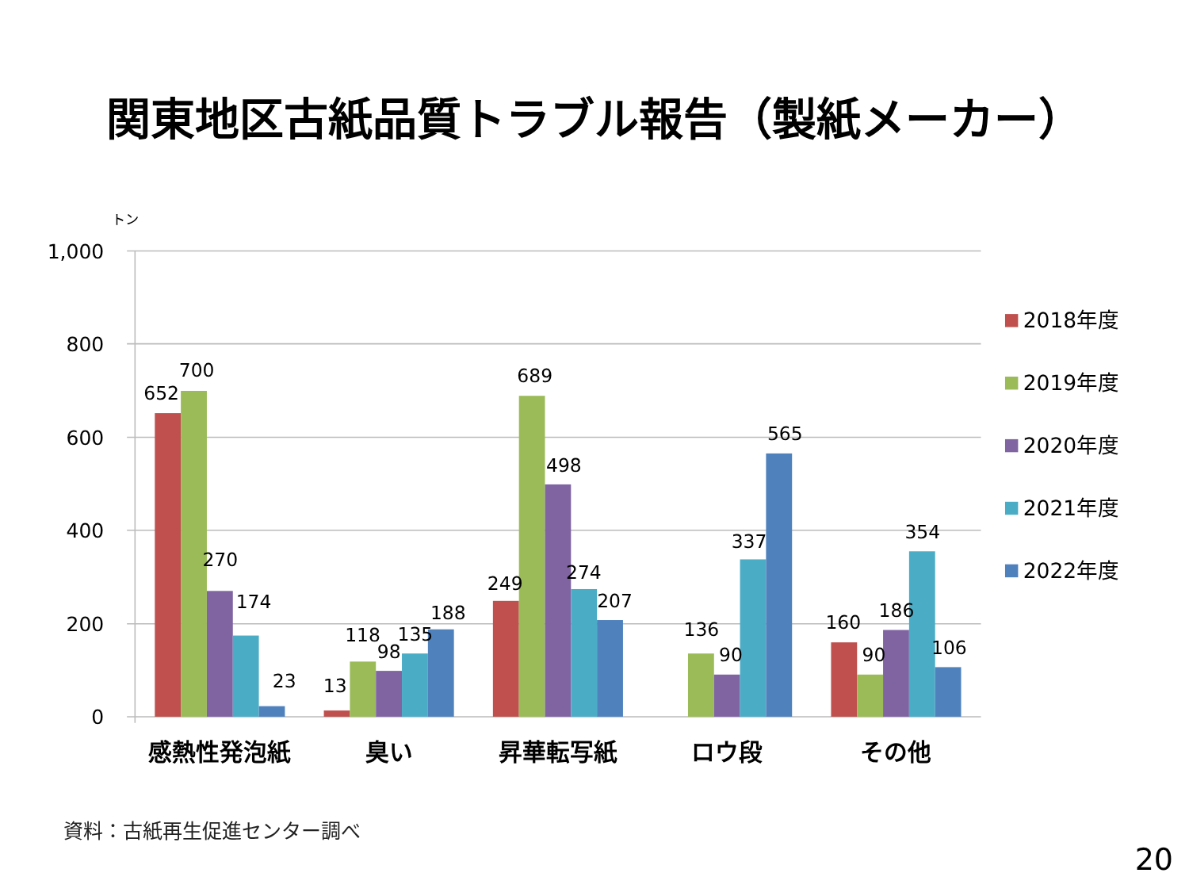関東地区古紙品質トラブル報告（製紙メーカー）
トン
1,000
800
600
400
200
0
652
700
270
174
23
13
118
98
135
188
249
689
498
274
207
136
90
337
565
160
90
186
354
106
感熱性発泡紙
臭い
昇華転写紙
ロウ段
その他
2018年度
2019年度
2020年度
2021年度
2022年度
資料：古紙再生促進センター調べ
20